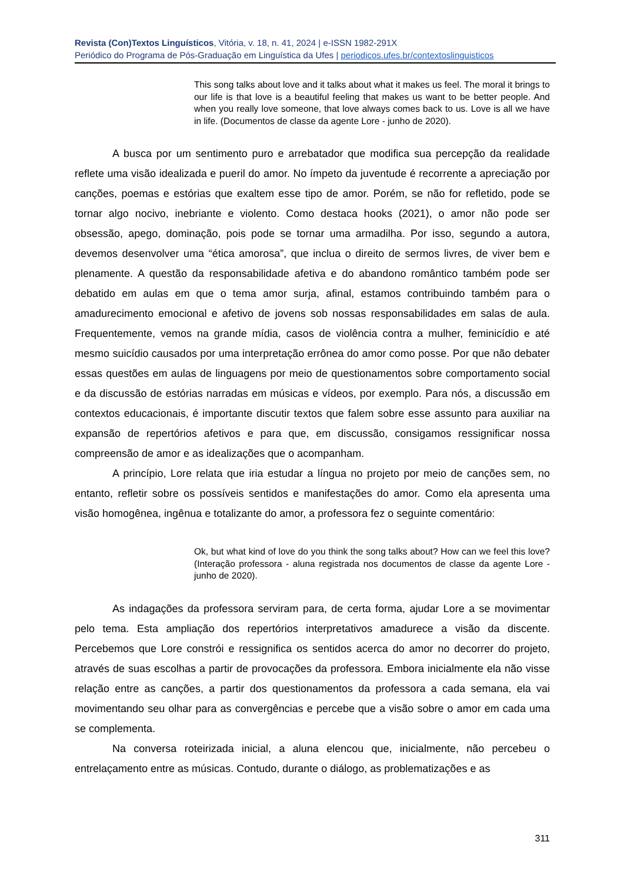Revista (Con)Textos Linguísticos, Vitória, v. 18, n. 41, 2024 | e-ISSN 1982-291X
Periódico do Programa de Pós-Graduação em Linguística da Ufes | periodicos.ufes.br/contextoslinguisticos
This song talks about love and it talks about what it makes us feel. The moral it brings to our life is that love is a beautiful feeling that makes us want to be better people. And when you really love someone, that love always comes back to us. Love is all we have in life. (Documentos de classe da agente Lore - junho de 2020).
A busca por um sentimento puro e arrebatador que modifica sua percepção da realidade reflete uma visão idealizada e pueril do amor. No ímpeto da juventude é recorrente a apreciação por canções, poemas e estórias que exaltem esse tipo de amor. Porém, se não for refletido, pode se tornar algo nocivo, inebriante e violento. Como destaca hooks (2021), o amor não pode ser obsessão, apego, dominação, pois pode se tornar uma armadilha. Por isso, segundo a autora, devemos desenvolver uma “ética amorosa”, que inclua o direito de sermos livres, de viver bem e plenamente. A questão da responsabilidade afetiva e do abandono romântico também pode ser debatido em aulas em que o tema amor surja, afinal, estamos contribuindo também para o amadurecimento emocional e afetivo de jovens sob nossas responsabilidades em salas de aula. Frequentemente, vemos na grande mídia, casos de violência contra a mulher, feminicídio e até mesmo suicídio causados por uma interpretação errônea do amor como posse. Por que não debater essas questões em aulas de linguagens por meio de questionamentos sobre comportamento social e da discussão de estórias narradas em músicas e vídeos, por exemplo. Para nós, a discussão em contextos educacionais, é importante discutir textos que falem sobre esse assunto para auxiliar na expansão de repertórios afetivos e para que, em discussão, consigamos ressignificar nossa compreensão de amor e as idealizações que o acompanham.
A princípio, Lore relata que iria estudar a língua no projeto por meio de canções sem, no entanto, refletir sobre os possíveis sentidos e manifestações do amor. Como ela apresenta uma visão homogênea, ingênua e totalizante do amor, a professora fez o seguinte comentário:
Ok, but what kind of love do you think the song talks about? How can we feel this love? (Interação professora - aluna registrada nos documentos de classe da agente Lore - junho de 2020).
As indagações da professora serviram para, de certa forma, ajudar Lore a se movimentar pelo tema. Esta ampliação dos repertórios interpretativos amadurece a visão da discente. Percebemos que Lore constrói e ressignifica os sentidos acerca do amor no decorrer do projeto, através de suas escolhas a partir de provocações da professora. Embora inicialmente ela não visse relação entre as canções, a partir dos questionamentos da professora a cada semana, ela vai movimentando seu olhar para as convergências e percebe que a visão sobre o amor em cada uma se complementa.
Na conversa roteirizada inicial, a aluna elencou que, inicialmente, não percebeu o entrelaçamento entre as músicas. Contudo, durante o diálogo, as problematizações e as
311